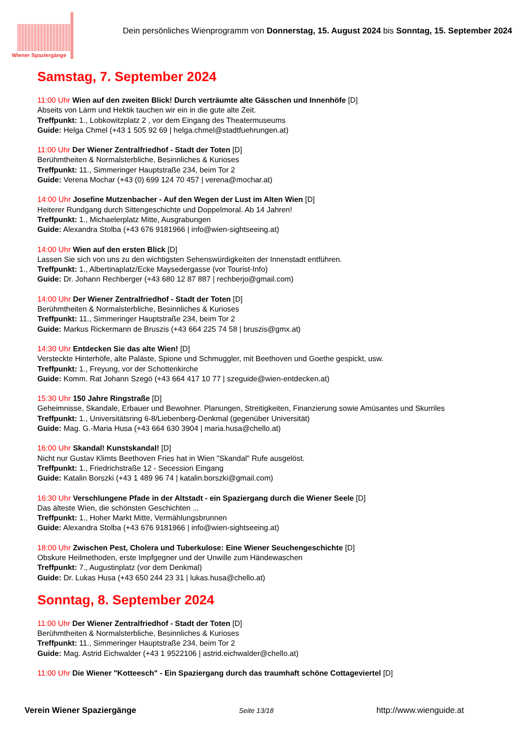Wiener Spaziergänge
Dein persönliches Wienprogramm von Donnerstag, 15. August 2024 bis Sonntag, 15. September 2024
Samstag, 7. September 2024
11:00 Uhr Wien auf den zweiten Blick! Durch verträumte alte Gässchen und Innenhöfe [D]
Abseits von Lärm und Hektik tauchen wir ein in die gute alte Zeit.
Treffpunkt: 1., Lobkowitzplatz 2 , vor dem Eingang des Theatermuseums
Guide: Helga Chmel (+43 1 505 92 69 | helga.chmel@stadtfuehrungen.at)
11:00 Uhr Der Wiener Zentralfriedhof - Stadt der Toten [D]
Berühmtheiten & Normalsterbliche, Besinnliches & Kurioses
Treffpunkt: 11., Simmeringer Hauptstraße 234, beim Tor 2
Guide: Verena Mochar (+43 (0) 699 124 70 457 | verena@mochar.at)
14:00 Uhr Josefine Mutzenbacher - Auf den Wegen der Lust im Alten Wien [D]
Heiterer Rundgang durch Sittengeschichte und Doppelmoral. Ab 14 Jahren!
Treffpunkt: 1., Michaelerplatz Mitte, Ausgrabungen
Guide: Alexandra Stolba (+43 676 9181966 | info@wien-sightseeing.at)
14:00 Uhr Wien auf den ersten Blick [D]
Lassen Sie sich von uns zu den wichtigsten Sehenswürdigkeiten der Innenstadt entführen.
Treffpunkt: 1., Albertinaplatz/Ecke Maysedergasse (vor Tourist-Info)
Guide: Dr. Johann Rechberger (+43 680 12 87 887 | rechberjo@gmail.com)
14:00 Uhr Der Wiener Zentralfriedhof - Stadt der Toten [D]
Berühmtheiten & Normalsterbliche, Besinnliches & Kurioses
Treffpunkt: 11., Simmeringer Hauptstraße 234, beim Tor 2
Guide: Markus Rickermann de Bruszis (+43 664 225 74 58 | bruszis@gmx.at)
14:30 Uhr Entdecken Sie das alte Wien! [D]
Versteckte Hinterhöfe, alte Paläste, Spione und Schmuggler, mit Beethoven und Goethe gespickt, usw.
Treffpunkt: 1., Freyung, vor der Schottenkirche
Guide: Komm. Rat Johann Szegö (+43 664 417 10 77 | szeguide@wien-entdecken.at)
15:30 Uhr 150 Jahre Ringstraße [D]
Geheimnisse, Skandale, Erbauer und Bewohner. Planungen, Streitigkeiten, Finanzierung sowie Amüsantes und Skurriles
Treffpunkt: 1., Universitätsring 6-8/Liebenberg-Denkmal (gegenüber Universität)
Guide: Mag. G.-Maria Husa (+43 664 630 3904 | maria.husa@chello.at)
16:00 Uhr Skandal! Kunstskandal! [D]
Nicht nur Gustav Klimts Beethoven Fries hat in Wien "Skandal" Rufe ausgelöst.
Treffpunkt: 1., Friedrichstraße 12 - Secession Eingang
Guide: Katalin Borszki (+43 1 489 96 74 | katalin.borszki@gmail.com)
16:30 Uhr Verschlungene Pfade in der Altstadt - ein Spaziergang durch die Wiener Seele [D]
Das älteste Wien, die schönsten Geschichten ...
Treffpunkt: 1., Hoher Markt Mitte, Vermählungsbrunnen
Guide: Alexandra Stolba (+43 676 9181966 | info@wien-sightseeing.at)
18:00 Uhr Zwischen Pest, Cholera und Tuberkulose: Eine Wiener Seuchengeschichte [D]
Obskure Heilmethoden, erste Impfgegner und der Unwille zum Händewaschen
Treffpunkt: 7., Augustinplatz (vor dem Denkmal)
Guide: Dr. Lukas Husa (+43 650 244 23 31 | lukas.husa@chello.at)
Sonntag, 8. September 2024
11:00 Uhr Der Wiener Zentralfriedhof - Stadt der Toten [D]
Berühmtheiten & Normalsterbliche, Besinnliches & Kurioses
Treffpunkt: 11., Simmeringer Hauptstraße 234, beim Tor 2
Guide: Mag. Astrid Eichwalder (+43 1 9522106 | astrid.eichwalder@chello.at)
11:00 Uhr Die Wiener "Kotteesch" - Ein Spaziergang durch das traumhaft schöne Cottageviertel [D]
Verein Wiener Spaziergänge Seite 13/18 http://www.wienguide.at